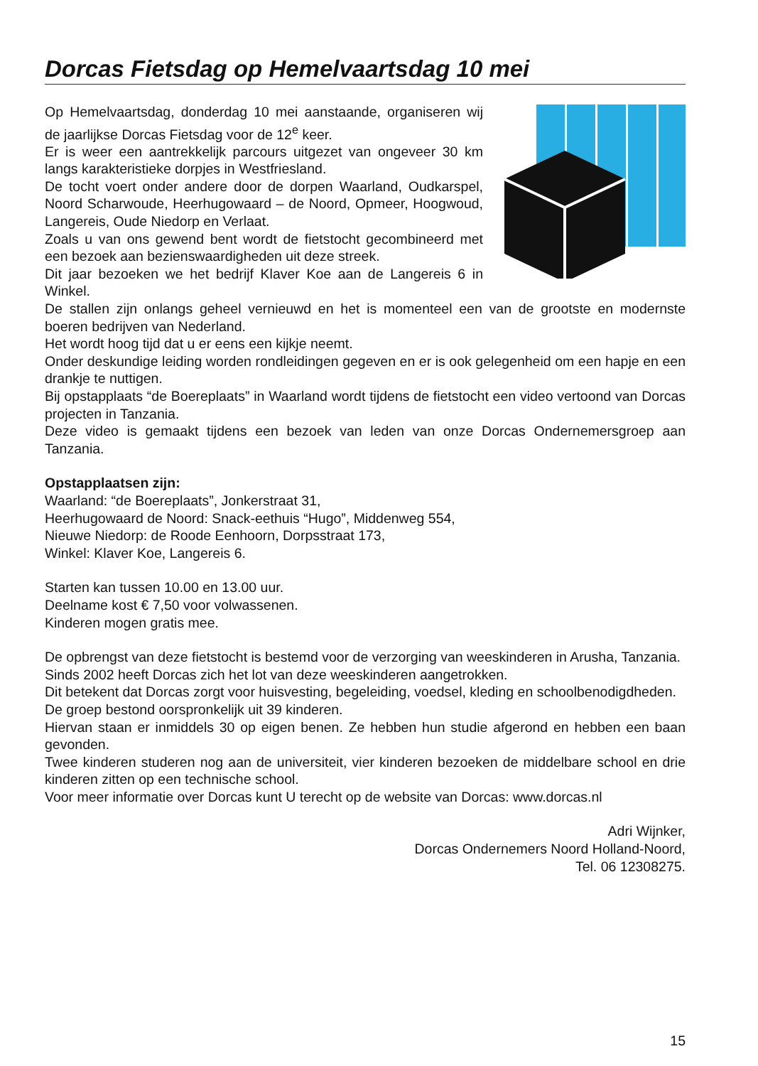Dorcas Fietsdag op Hemelvaartsdag 10 mei
Op Hemelvaartsdag, donderdag 10 mei aanstaande, organiseren wij de jaarlijkse Dorcas Fietsdag voor de 12<sup>e</sup> keer.
Er is weer een aantrekkelijk parcours uitgezet van ongeveer 30 km langs karakteristieke dorpjes in Westfriesland.
De tocht voert onder andere door de dorpen Waarland, Oudkarspel, Noord Scharwoude, Heerhugowaard – de Noord, Opmeer, Hoogwoud, Langereis, Oude Niedorp en Verlaat.
Zoals u van ons gewend bent wordt de fietstocht gecombineerd met een bezoek aan bezienswaardigheden uit deze streek.
Dit jaar bezoeken we het bedrijf Klaver Koe aan de Langereis 6 in Winkel.
De stallen zijn onlangs geheel vernieuwd en het is momenteel een van de grootste en modernste boeren bedrijven van Nederland.
Het wordt hoog tijd dat u er eens een kijkje neemt.
Onder deskundige leiding worden rondleidingen gegeven en er is ook gelegenheid om een hapje en een drankje te nuttigen.
Bij opstapplaats “de Boereplaats” in Waarland wordt tijdens de fietstocht een video vertoond van Dorcas projecten in Tanzania.
Deze video is gemaakt tijdens een bezoek van leden van onze Dorcas Ondernemersgroep aan Tanzania.
Opstapplaatsen zijn:
Waarland: “de Boereplaats”, Jonkerstraat 31,
Heerhugowaard de Noord: Snack-eethuis “Hugo”, Middenweg 554,
Nieuwe Niedorp: de Roode Eenhoorn, Dorpsstraat 173,
Winkel: Klaver Koe, Langereis 6.
Starten kan tussen 10.00 en 13.00 uur.
Deelname kost € 7,50 voor volwassenen.
Kinderen mogen gratis mee.
De opbrengst van deze fietstocht is bestemd voor de verzorging van weeskinderen in Arusha, Tanzania.
Sinds 2002 heeft Dorcas zich het lot van deze weeskinderen aangetrokken.
Dit betekent dat Dorcas zorgt voor huisvesting, begeleiding, voedsel, kleding en schoolbenodigd­heden.
De groep bestond oorspronkelijk uit 39 kinderen.
Hiervan staan er inmiddels 30 op eigen benen. Ze hebben hun studie afgerond en hebben een baan gevonden.
Twee kinderen studeren nog aan de universiteit, vier kinderen bezoeken de middelbare school en drie kinderen zitten op een technische school.
Voor meer informatie over Dorcas kunt U terecht op de website van Dorcas: www.dorcas.nl
Adri Wijnker,
Dorcas Ondernemers Noord Holland-Noord,
Tel. 06 12308275.
15